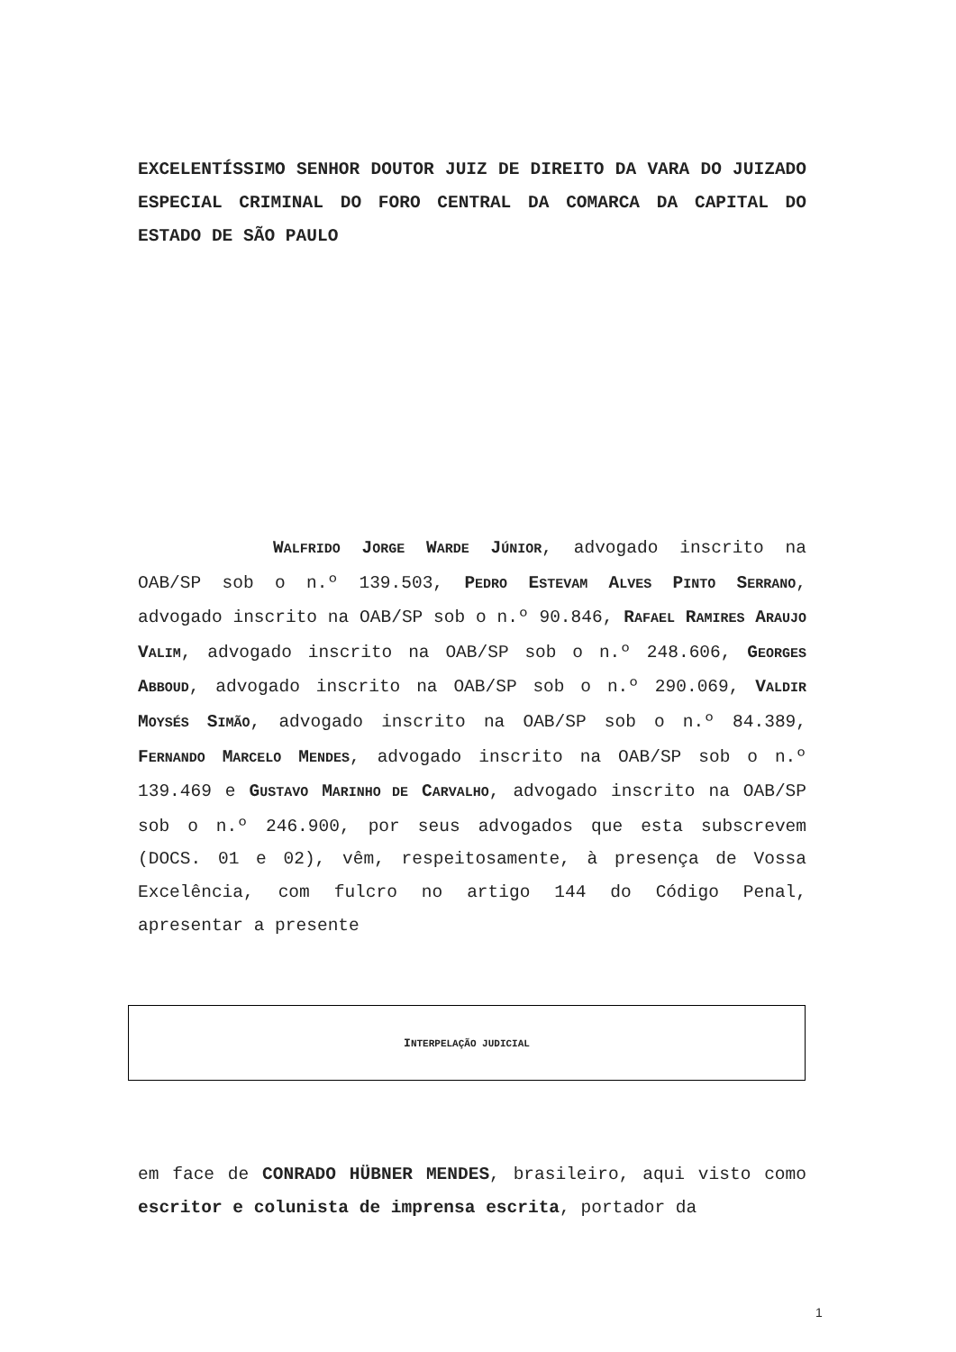EXCELENTÍSSIMO SENHOR DOUTOR JUIZ DE DIREITO DA VARA DO JUIZADO ESPECIAL CRIMINAL DO FORO CENTRAL DA COMARCA DA CAPITAL DO ESTADO DE SÃO PAULO
WALFRIDO JORGE WARDE JÚNIOR, advogado inscrito na OAB/SP sob o n.º 139.503, PEDRO ESTEVAM ALVES PINTO SERRANO, advogado inscrito na OAB/SP sob o n.º 90.846, RAFAEL RAMIRES ARAUJO VALIM, advogado inscrito na OAB/SP sob o n.º 248.606, GEORGES ABBOUD, advogado inscrito na OAB/SP sob o n.º 290.069, VALDIR MOYSÉS SIMÃO, advogado inscrito na OAB/SP sob o n.º 84.389, FERNANDO MARCELO MENDES, advogado inscrito na OAB/SP sob o n.º 139.469 e GUSTAVO MARINHO DE CARVALHO, advogado inscrito na OAB/SP sob o n.º 246.900, por seus advogados que esta subscrevem (DOCS. 01 e 02), vêm, respeitosamente, à presença de Vossa Excelência, com fulcro no artigo 144 do Código Penal, apresentar a presente
INTERPELAÇÃO JUDICIAL
em face de CONRADO HÜBNER MENDES, brasileiro, aqui visto como escritor e colunista de imprensa escrita, portador da
1